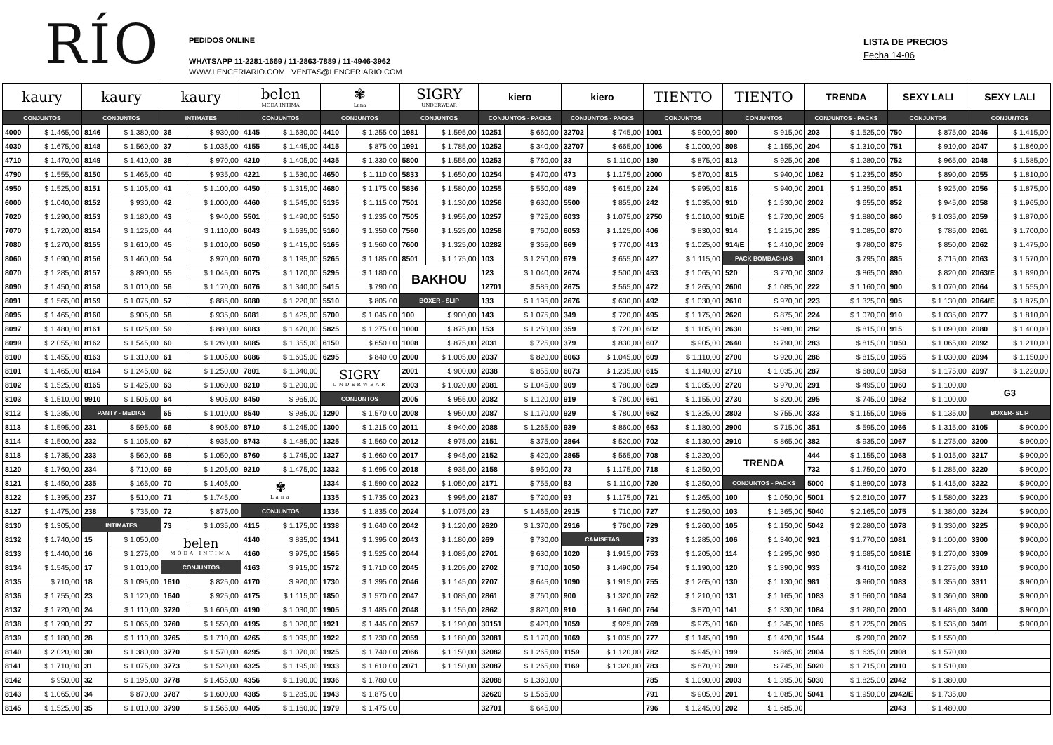RÍO
PEDIDOS ONLINE
WHATSAPP 11-2281-1669 / 11-2863-7889 / 11-4946-3962
WWW.LENCERIARIO.COM VENTAS@LENCERIARIO.COM
LISTA DE PRECIOS
Fecha 14-06
| kaury | | kaury | | kaury | | belen MODA INTIMA | | ✾ Lana | | SIGRY UNDERWEAR | | kiero | | kiero | | TIENTO | | TIENTO | | TRENDA | | SEXY LALI | | SEXY LALI | |
| --- | --- | --- | --- | --- | --- | --- | --- | --- | --- | --- | --- | --- | --- | --- | --- | --- | --- | --- | --- | --- | --- | --- | --- | --- | --- |
| CONJUNTOS | | CONJUNTOS | | INTIMATES | | CONJUNTOS | | CONJUNTOS | | CONJUNTOS | | CONJUNTOS - PACKS | | CONJUNTOS - PACKS | | CONJUNTOS | | CONJUNTOS | | CONJUNTOS - PACKS | | CONJUNTOS | | CONJUNTOS | |
| 4000 | $ 1.465,00 | 8146 | $ 1.380,00 | 36 | $ 930,00 | 4145 | $ 1.630,00 | 4410 | $ 1.255,00 | 1981 | $ 1.595,00 | 10251 | $ 660,00 | 32702 | $ 745,00 | 1001 | $ 900,00 | 800 | $ 915,00 | 203 | $ 1.525,00 | 750 | $ 875,00 | 2046 | $ 1.415,00 |
| 4030 | $ 1.675,00 | 8148 | $ 1.560,00 | 37 | $ 1.035,00 | 4155 | $ 1.445,00 | 4415 | $ 875,00 | 1991 | $ 1.785,00 | 10252 | $ 340,00 | 32707 | $ 665,00 | 1006 | $ 1.000,00 | 808 | $ 1.155,00 | 204 | $ 1.310,00 | 751 | $ 910,00 | 2047 | $ 1.860,00 |
| 4710 | $ 1.470,00 | 8149 | $ 1.410,00 | 38 | $ 970,00 | 4210 | $ 1.405,00 | 4435 | $ 1.330,00 | 5800 | $ 1.555,00 | 10253 | $ 760,00 | 33 | $ 1.110,00 | 130 | $ 875,00 | 813 | $ 925,00 | 206 | $ 1.280,00 | 752 | $ 965,00 | 2048 | $ 1.585,00 |
| 4790 | $ 1.555,00 | 8150 | $ 1.465,00 | 40 | $ 935,00 | 4221 | $ 1.530,00 | 4650 | $ 1.110,00 | 5833 | $ 1.650,00 | 10254 | $ 470,00 | 473 | $ 1.175,00 | 2000 | $ 670,00 | 815 | $ 940,00 | 1082 | $ 1.235,00 | 850 | $ 890,00 | 2055 | $ 1.810,00 |
| 4950 | $ 1.525,00 | 8151 | $ 1.105,00 | 41 | $ 1.100,00 | 4450 | $ 1.315,00 | 4680 | $ 1.175,00 | 5836 | $ 1.580,00 | 10255 | $ 550,00 | 489 | $ 615,00 | 224 | $ 995,00 | 816 | $ 940,00 | 2001 | $ 1.350,00 | 851 | $ 925,00 | 2056 | $ 1.875,00 |
| 6000 | $ 1.040,00 | 8152 | $ 930,00 | 42 | $ 1.000,00 | 4460 | $ 1.545,00 | 5135 | $ 1.115,00 | 7501 | $ 1.130,00 | 10256 | $ 630,00 | 5500 | $ 855,00 | 242 | $ 1.035,00 | 910 | $ 1.530,00 | 2002 | $ 655,00 | 852 | $ 945,00 | 2058 | $ 1.965,00 |
| 7020 | $ 1.290,00 | 8153 | $ 1.180,00 | 43 | $ 940,00 | 5501 | $ 1.490,00 | 5150 | $ 1.235,00 | 7505 | $ 1.955,00 | 10257 | $ 725,00 | 6033 | $ 1.075,00 | 2750 | $ 1.010,00 | 910/E | $ 1.720,00 | 2005 | $ 1.880,00 | 860 | $ 1.035,00 | 2059 | $ 1.870,00 |
| 7070 | $ 1.720,00 | 8154 | $ 1.125,00 | 44 | $ 1.110,00 | 6043 | $ 1.635,00 | 5160 | $ 1.350,00 | 7560 | $ 1.525,00 | 10258 | $ 760,00 | 6053 | $ 1.125,00 | 406 | $ 830,00 | 914 | $ 1.215,00 | 285 | $ 1.085,00 | 870 | $ 785,00 | 2061 | $ 1.700,00 |
| 7080 | $ 1.270,00 | 8155 | $ 1.610,00 | 45 | $ 1.010,00 | 6050 | $ 1.415,00 | 5165 | $ 1.560,00 | 7600 | $ 1.325,00 | 10282 | $ 355,00 | 669 | $ 770,00 | 413 | $ 1.025,00 | 914/E | $ 1.410,00 | 2009 | $ 780,00 | 875 | $ 850,00 | 2062 | $ 1.475,00 |
| 8060 | $ 1.690,00 | 8156 | $ 1.460,00 | 54 | $ 970,00 | 6070 | $ 1.195,00 | 5265 | $ 1.185,00 | 8501 | $ 1.175,00 | 103 | $ 1.250,00 | 679 | $ 655,00 | 427 | $ 1.115,00 | PACK BOMBACHAS | | 3001 | $ 795,00 | 885 | $ 715,00 | 2063 | $ 1.570,00 |
| 8070 | $ 1.285,00 | 8157 | $ 890,00 | 55 | $ 1.045,00 | 6075 | $ 1.170,00 | 5295 | $ 1.180,00 | BAKHOU | | 123 | $ 1.040,00 | 2674 | $ 500,00 | 453 | $ 1.065,00 | 520 | $ 770,00 | 3002 | $ 865,00 | 890 | $ 820,00 | 2063/E | $ 1.890,00 |
| 8090 | $ 1.450,00 | 8158 | $ 1.010,00 | 56 | $ 1.170,00 | 6076 | $ 1.340,00 | 5415 | $ 790,00 | | | 12701 | $ 585,00 | 2675 | $ 565,00 | 472 | $ 1.265,00 | 2600 | $ 1.085,00 | 222 | $ 1.160,00 | 900 | $ 1.070,00 | 2064 | $ 1.555,00 |
| 8091 | $ 1.565,00 | 8159 | $ 1.075,00 | 57 | $ 885,00 | 6080 | $ 1.220,00 | 5510 | $ 805,00 | BOXER - SLIP | | 133 | $ 1.195,00 | 2676 | $ 630,00 | 492 | $ 1.030,00 | 2610 | $ 970,00 | 223 | $ 1.325,00 | 905 | $ 1.130,00 | 2064/E | $ 1.875,00 |
| 8095 | $ 1.465,00 | 8160 | $ 905,00 | 58 | $ 935,00 | 6081 | $ 1.425,00 | 5700 | $ 1.045,00 | 100 | $ 900,00 | 143 | $ 1.075,00 | 349 | $ 720,00 | 495 | $ 1.175,00 | 2620 | $ 875,00 | 224 | $ 1.070,00 | 910 | $ 1.035,00 | 2077 | $ 1.810,00 |
| 8097 | $ 1.480,00 | 8161 | $ 1.025,00 | 59 | $ 880,00 | 6083 | $ 1.470,00 | 5825 | $ 1.275,00 | 1000 | $ 875,00 | 153 | $ 1.250,00 | 359 | $ 720,00 | 602 | $ 1.105,00 | 2630 | $ 980,00 | 282 | $ 815,00 | 915 | $ 1.090,00 | 2080 | $ 1.400,00 |
| 8099 | $ 2.055,00 | 8162 | $ 1.545,00 | 60 | $ 1.260,00 | 6085 | $ 1.355,00 | 6150 | $ 650,00 | 1008 | $ 875,00 | 2031 | $ 725,00 | 379 | $ 830,00 | 607 | $ 905,00 | 2640 | $ 790,00 | 283 | $ 815,00 | 1050 | $ 1.065,00 | 2092 | $ 1.210,00 |
| 8100 | $ 1.455,00 | 8163 | $ 1.310,00 | 61 | $ 1.005,00 | 6086 | $ 1.605,00 | 6295 | $ 840,00 | 2000 | $ 1.005,00 | 2037 | $ 820,00 | 6063 | $ 1.045,00 | 609 | $ 1.110,00 | 2700 | $ 920,00 | 286 | $ 815,00 | 1055 | $ 1.030,00 | 2094 | $ 1.150,00 |
| 8101 | $ 1.465,00 | 8164 | $ 1.245,00 | 62 | $ 1.250,00 | 7801 | $ 1.340,00 | SIGRY UNDERWEAR | | 2001 | $ 900,00 | 2038 | $ 855,00 | 6073 | $ 1.235,00 | 615 | $ 1.140,00 | 2710 | $ 1.035,00 | 287 | $ 680,00 | 1058 | $ 1.175,00 | 2097 | $ 1.220,00 |
| 8102 | $ 1.525,00 | 8165 | $ 1.425,00 | 63 | $ 1.060,00 | 8210 | $ 1.200,00 | | | 2003 | $ 1.020,00 | 2081 | $ 1.045,00 | 909 | $ 780,00 | 629 | $ 1.085,00 | 2720 | $ 970,00 | 291 | $ 495,00 | 1060 | $ 1.100,00 | G3 | |
| 8103 | $ 1.510,00 | 9910 | $ 1.505,00 | 64 | $ 905,00 | 8450 | $ 965,00 | CONJUNTOS | | 2005 | $ 955,00 | 2082 | $ 1.120,00 | 919 | $ 780,00 | 661 | $ 1.155,00 | 2730 | $ 820,00 | 295 | $ 745,00 | 1062 | $ 1.100,00 | | |
| 8112 | $ 1.285,00 | PANTY - MEDIAS | | 65 | $ 1.010,00 | 8540 | $ 985,00 | 1290 | $ 1.570,00 | 2008 | $ 950,00 | 2087 | $ 1.170,00 | 929 | $ 780,00 | 662 | $ 1.325,00 | 2802 | $ 755,00 | 333 | $ 1.155,00 | 1065 | $ 1.135,00 | BOXER- SLIP | |
| 8113 | $ 1.595,00 | 231 | $ 595,00 | 66 | $ 905,00 | 8710 | $ 1.245,00 | 1300 | $ 1.215,00 | 2011 | $ 940,00 | 2088 | $ 1.265,00 | 939 | $ 860,00 | 663 | $ 1.180,00 | 2900 | $ 715,00 | 351 | $ 595,00 | 1066 | $ 1.315,00 | 3105 | $ 900,00 |
| 8114 | $ 1.500,00 | 232 | $ 1.105,00 | 67 | $ 935,00 | 8743 | $ 1.485,00 | 1325 | $ 1.560,00 | 2012 | $ 975,00 | 2151 | $ 375,00 | 2864 | $ 520,00 | 702 | $ 1.130,00 | 2910 | $ 865,00 | 382 | $ 935,00 | 1067 | $ 1.275,00 | 3200 | $ 900,00 |
| 8118 | $ 1.735,00 | 233 | $ 560,00 | 68 | $ 1.050,00 | 8760 | $ 1.745,00 | 1327 | $ 1.660,00 | 2017 | $ 945,00 | 2152 | $ 420,00 | 2865 | $ 565,00 | 708 | $ 1.220,00 | TRENDA | | 444 | $ 1.155,00 | 1068 | $ 1.015,00 | 3217 | $ 900,00 |
| 8120 | $ 1.760,00 | 234 | $ 710,00 | 69 | $ 1.205,00 | 9210 | $ 1.475,00 | 1332 | $ 1.695,00 | 2018 | $ 935,00 | 2158 | $ 950,00 | 73 | $ 1.175,00 | 718 | $ 1.250,00 | | | 732 | $ 1.750,00 | 1070 | $ 1.285,00 | 3220 | $ 900,00 |
| 8121 | $ 1.450,00 | 235 | $ 165,00 | 70 | $ 1.405,00 | ✾ Lana | | 1334 | $ 1.590,00 | 2022 | $ 1.050,00 | 2171 | $ 755,00 | 83 | $ 1.110,00 | 720 | $ 1.250,00 | CONJUNTOS - PACKS | | 5000 | $ 1.890,00 | 1073 | $ 1.415,00 | 3222 | $ 900,00 |
| 8122 | $ 1.395,00 | 237 | $ 510,00 | 71 | $ 1.745,00 | | | 1335 | $ 1.735,00 | 2023 | $ 995,00 | 2187 | $ 720,00 | 93 | $ 1.175,00 | 721 | $ 1.265,00 | 100 | $ 1.050,00 | 5001 | $ 2.610,00 | 1077 | $ 1.580,00 | 3223 | $ 900,00 |
| 8127 | $ 1.475,00 | 238 | $ 735,00 | 72 | $ 875,00 | CONJUNTOS | | 1336 | $ 1.835,00 | 2024 | $ 1.075,00 | 23 | $ 1.465,00 | 2915 | $ 710,00 | 727 | $ 1.250,00 | 103 | $ 1.365,00 | 5040 | $ 2.165,00 | 1075 | $ 1.380,00 | 3224 | $ 900,00 |
| 8130 | $ 1.305,00 | INTIMATES | | 73 | $ 1.035,00 | 4115 | $ 1.175,00 | 1338 | $ 1.640,00 | 2042 | $ 1.120,00 | 2620 | $ 1.370,00 | 2916 | $ 760,00 | 729 | $ 1.260,00 | 105 | $ 1.150,00 | 5042 | $ 2.280,00 | 1078 | $ 1.330,00 | 3225 | $ 900,00 |
| 8132 | $ 1.740,00 | 15 | $ 1.050,00 | belen MODA INTIMA | | 4140 | $ 835,00 | 1341 | $ 1.395,00 | 2043 | $ 1.180,00 | 269 | $ 730,00 | CAMISETAS | | 733 | $ 1.285,00 | 106 | $ 1.340,00 | 921 | $ 1.770,00 | 1081 | $ 1.100,00 | 3300 | $ 900,00 |
| 8133 | $ 1.440,00 | 16 | $ 1.275,00 | | | 4160 | $ 975,00 | 1565 | $ 1.525,00 | 2044 | $ 1.085,00 | 2701 | $ 630,00 | 1020 | $ 1.915,00 | 753 | $ 1.205,00 | 114 | $ 1.295,00 | 930 | $ 1.685,00 | 1081E | $ 1.270,00 | 3309 | $ 900,00 |
| 8134 | $ 1.545,00 | 17 | $ 1.010,00 | CONJUNTOS | | 4163 | $ 915,00 | 1572 | $ 1.710,00 | 2045 | $ 1.205,00 | 2702 | $ 710,00 | 1050 | $ 1.490,00 | 754 | $ 1.190,00 | 120 | $ 1.390,00 | 933 | $ 410,00 | 1082 | $ 1.275,00 | 3310 | $ 900,00 |
| 8135 | $ 710,00 | 18 | $ 1.095,00 | 1610 | $ 825,00 | 4170 | $ 920,00 | 1730 | $ 1.395,00 | 2046 | $ 1.145,00 | 2707 | $ 645,00 | 1090 | $ 1.915,00 | 755 | $ 1.265,00 | 130 | $ 1.130,00 | 981 | $ 960,00 | 1083 | $ 1.355,00 | 3311 | $ 900,00 |
| 8136 | $ 1.755,00 | 23 | $ 1.120,00 | 1640 | $ 925,00 | 4175 | $ 1.115,00 | 1850 | $ 1.570,00 | 2047 | $ 1.085,00 | 2861 | $ 760,00 | 900 | $ 1.320,00 | 762 | $ 1.210,00 | 131 | $ 1.165,00 | 1083 | $ 1.660,00 | 1084 | $ 1.360,00 | 3900 | $ 900,00 |
| 8137 | $ 1.720,00 | 24 | $ 1.110,00 | 3720 | $ 1.605,00 | 4190 | $ 1.030,00 | 1905 | $ 1.485,00 | 2048 | $ 1.155,00 | 2862 | $ 820,00 | 910 | $ 1.690,00 | 764 | $ 870,00 | 141 | $ 1.330,00 | 1084 | $ 1.280,00 | 2000 | $ 1.485,00 | 3400 | $ 900,00 |
| 8138 | $ 1.790,00 | 27 | $ 1.065,00 | 3760 | $ 1.550,00 | 4195 | $ 1.020,00 | 1921 | $ 1.445,00 | 2057 | $ 1.190,00 | 30151 | $ 420,00 | 1059 | $ 925,00 | 769 | $ 975,00 | 160 | $ 1.345,00 | 1085 | $ 1.725,00 | 2005 | $ 1.535,00 | 3401 | $ 900,00 |
| 8139 | $ 1.180,00 | 28 | $ 1.110,00 | 3765 | $ 1.710,00 | 4265 | $ 1.095,00 | 1922 | $ 1.730,00 | 2059 | $ 1.180,00 | 32081 | $ 1.170,00 | 1069 | $ 1.035,00 | 777 | $ 1.145,00 | 190 | $ 1.420,00 | 1544 | $ 790,00 | 2007 | $ 1.550,00 | | |
| 8140 | $ 2.020,00 | 30 | $ 1.380,00 | 3770 | $ 1.570,00 | 4295 | $ 1.070,00 | 1925 | $ 1.740,00 | 2066 | $ 1.150,00 | 32082 | $ 1.265,00 | 1159 | $ 1.120,00 | 782 | $ 945,00 | 199 | $ 865,00 | 2004 | $ 1.635,00 | 2008 | $ 1.570,00 | | |
| 8141 | $ 1.710,00 | 31 | $ 1.075,00 | 3773 | $ 1.520,00 | 4325 | $ 1.195,00 | 1933 | $ 1.610,00 | 2071 | $ 1.150,00 | 32087 | $ 1.265,00 | 1169 | $ 1.320,00 | 783 | $ 870,00 | 200 | $ 745,00 | 5020 | $ 1.715,00 | 2010 | $ 1.510,00 | | |
| 8142 | $ 950,00 | 32 | $ 1.195,00 | 3778 | $ 1.455,00 | 4356 | $ 1.190,00 | 1936 | $ 1.780,00 | | | 32088 | $ 1.360,00 | | | 785 | $ 1.090,00 | 2003 | $ 1.395,00 | 5030 | $ 1.825,00 | 2042 | $ 1.380,00 | | |
| 8143 | $ 1.065,00 | 34 | $ 870,00 | 3787 | $ 1.600,00 | 4385 | $ 1.285,00 | 1943 | $ 1.875,00 | | | 32620 | $ 1.565,00 | | | 791 | $ 905,00 | 201 | $ 1.085,00 | 5041 | $ 1.950,00 | 2042/E | $ 1.735,00 | | |
| 8145 | $ 1.525,00 | 35 | $ 1.010,00 | 3790 | $ 1.565,00 | 4405 | $ 1.160,00 | 1979 | $ 1.475,00 | | | 32701 | $ 645,00 | | | 796 | $ 1.245,00 | 202 | $ 1.685,00 | | | 2043 | $ 1.480,00 | | |